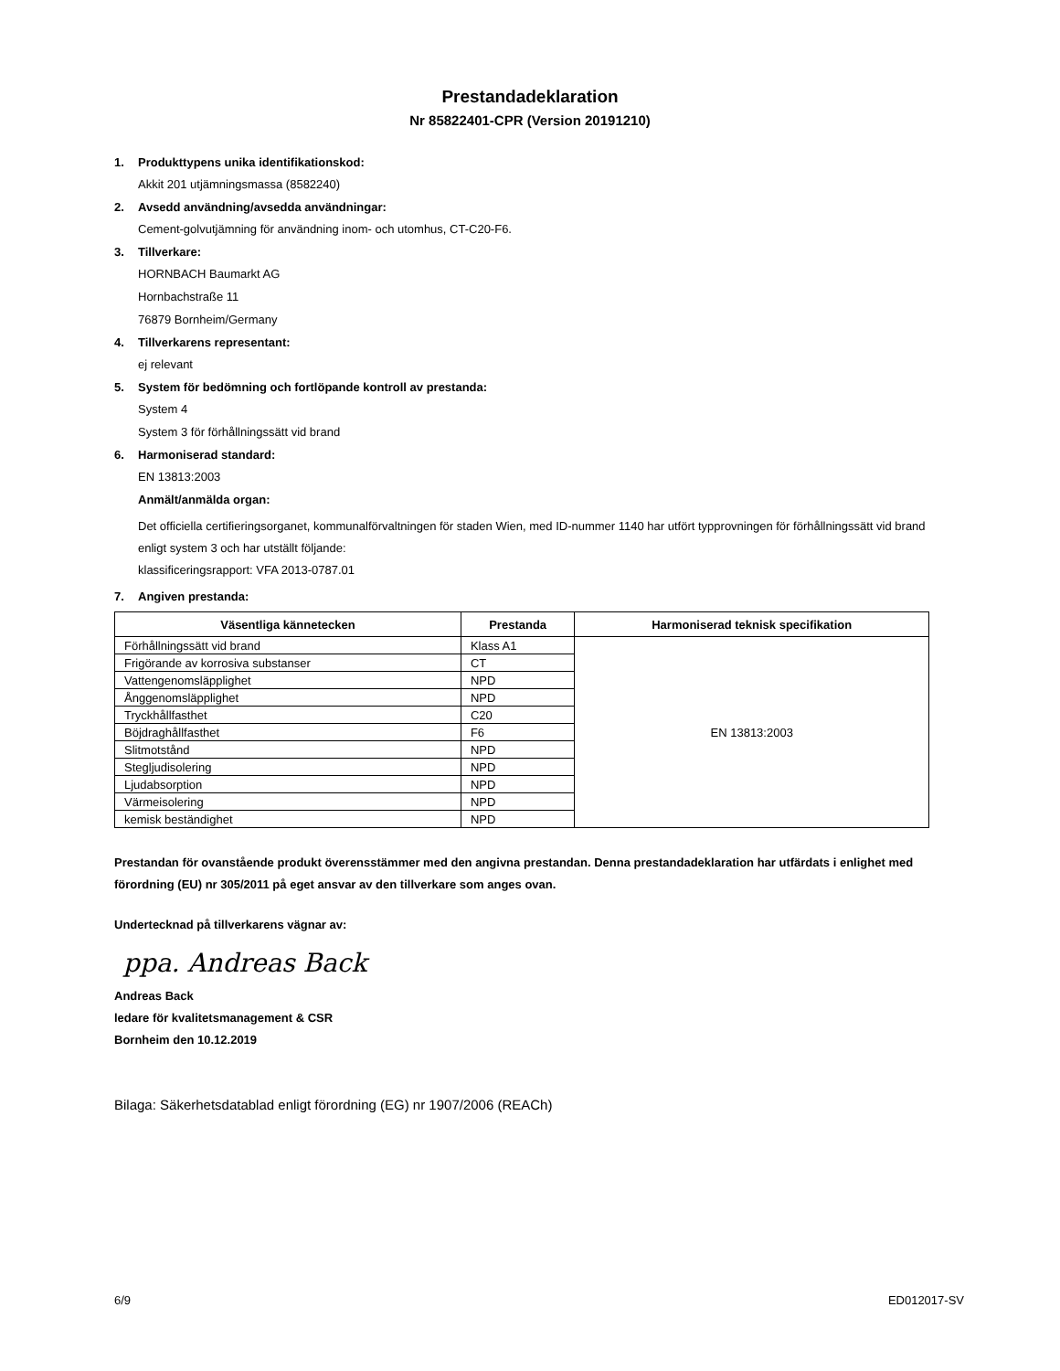Prestandadeklaration
Nr 85822401-CPR (Version 20191210)
1. Produkttypens unika identifikationskod:
Akkit 201 utjämningsmassa (8582240)
2. Avsedd användning/avsedda användningar:
Cement-golvutjämning för användning inom- och utomhus, CT-C20-F6.
3. Tillverkare:
HORNBACH Baumarkt AG
Hornbachstraße 11
76879 Bornheim/Germany
4. Tillverkarens representant:
ej relevant
5. System för bedömning och fortlöpande kontroll av prestanda:
System 4
System 3 för förhållningssätt vid brand
6. Harmoniserad standard:
EN 13813:2003
Anmält/anmälda organ:
Det officiella certifieringsorganet, kommunalförvaltningen för staden Wien, med ID-nummer 1140 har utfört typprovningen för förhållningssätt vid brand enligt system 3 och har utställt följande:
klassificeringsrapport: VFA 2013-0787.01
7. Angiven prestanda:
| Väsentliga kännetecken | Prestanda | Harmoniserad teknisk specifikation |
| --- | --- | --- |
| Förhållningssätt vid brand | Klass A1 | EN 13813:2003 |
| Frigörande av korrosiva substanser | CT | |
| Vattengenomsläpplighet | NPD | |
| Ånggenomsläpplighet | NPD | |
| Tryckhållfasthet | C20 | |
| Böjdraghållfasthet | F6 | |
| Slitmotstånd | NPD | |
| Stegljudisolering | NPD | |
| Ljudabsorption | NPD | |
| Värmeisolering | NPD | |
| kemisk beständighet | NPD | |
Prestandan för ovanstående produkt överensstämmer med den angivna prestandan. Denna prestandadeklaration har utfärdats i enlighet med förordning (EU) nr 305/2011 på eget ansvar av den tillverkare som anges ovan.
Undertecknad på tillverkarens vägnar av:
ppa. Andreas Back
Andreas Back
ledare för kvalitetsmanagement & CSR
Bornheim den 10.12.2019
Bilaga: Säkerhetsdatablad enligt förordning (EG) nr 1907/2006 (REACh)
6/9 ED012017-SV